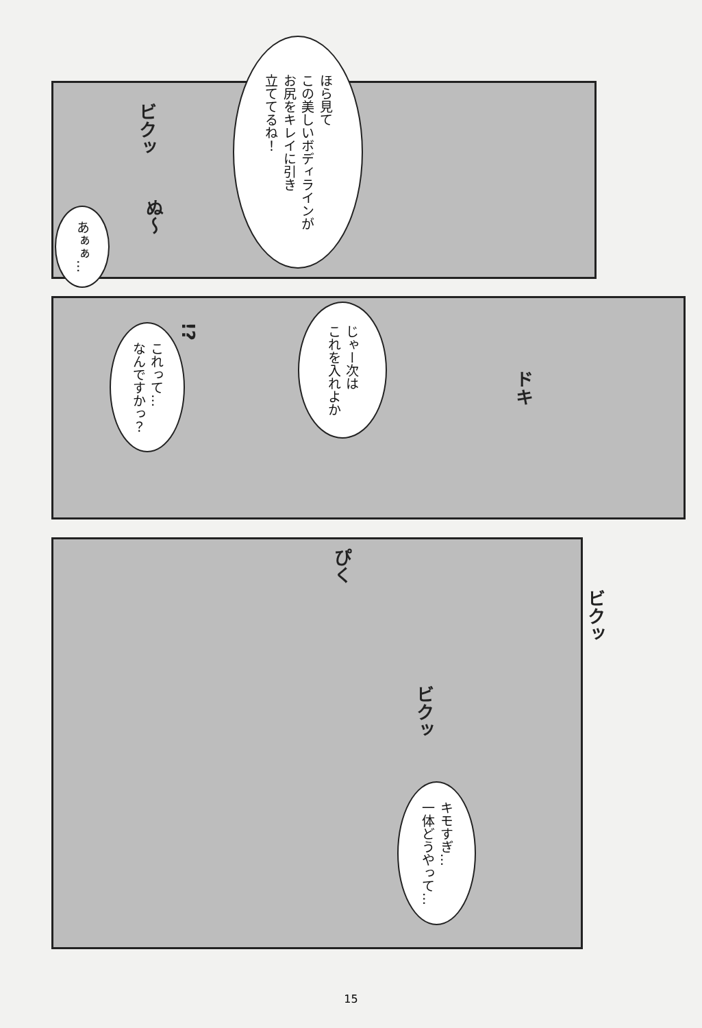ほら見て
この美しいボディラインが
お尻をキレイに引き
立ててるね！
ビクッ
ぬ〜
あぁぁ…
じゃー次は
これを入れよか
!?
これって…
なんですかっ？
ドキ
ぴく
ビクッ
ビクッ
キモすぎ…
一体どうやって…
15